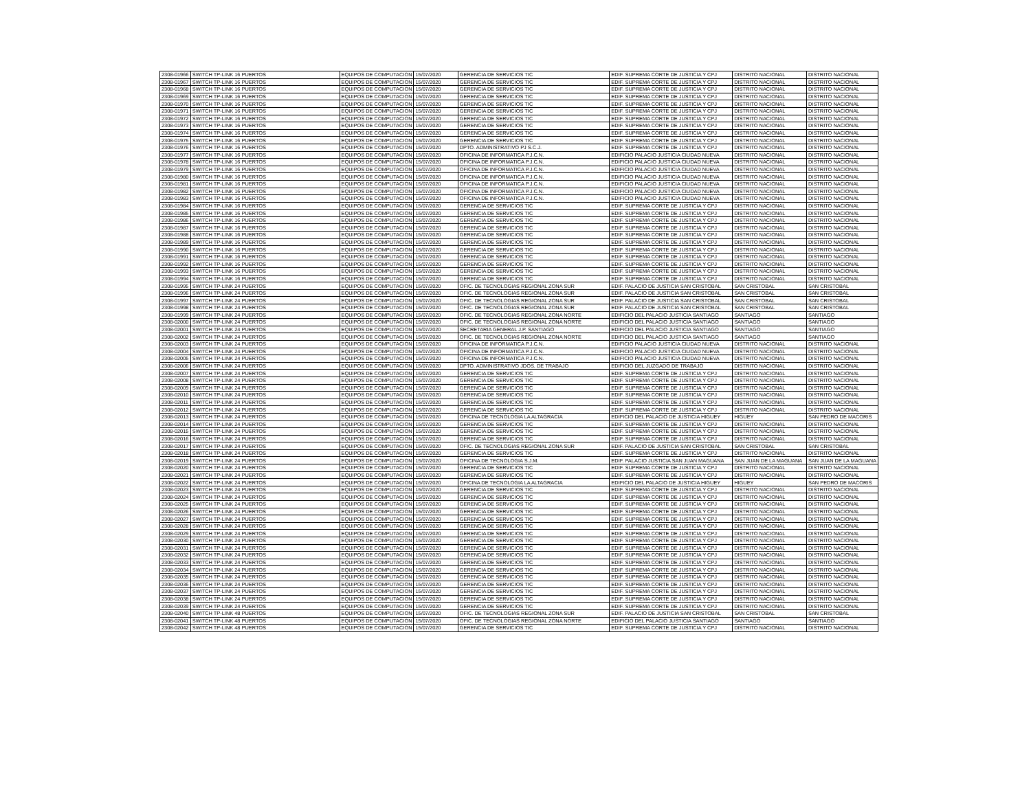| 2308-01966 | SWITCH TP-LINK 16 PUERTOS | EQUIPOS DE COMPUTACION | 15/07/2020 | GERENCIA DE SERVICIOS TIC | EDIF. SUPREMA CORTE DE JUSTICIA Y CPJ | DISTRITO NACIONAL | DISTRITO NACIONAL |
| 2308-01967 | SWITCH TP-LINK 16 PUERTOS | EQUIPOS DE COMPUTACION | 15/07/2020 | GERENCIA DE SERVICIOS TIC | EDIF. SUPREMA CORTE DE JUSTICIA Y CPJ | DISTRITO NACIONAL | DISTRITO NACIONAL |
| 2308-01968 | SWITCH TP-LINK 16 PUERTOS | EQUIPOS DE COMPUTACION | 15/07/2020 | GERENCIA DE SERVICIOS TIC | EDIF. SUPREMA CORTE DE JUSTICIA Y CPJ | DISTRITO NACIONAL | DISTRITO NACIONAL |
| 2308-01969 | SWITCH TP-LINK 16 PUERTOS | EQUIPOS DE COMPUTACION | 15/07/2020 | GERENCIA DE SERVICIOS TIC | EDIF. SUPREMA CORTE DE JUSTICIA Y CPJ | DISTRITO NACIONAL | DISTRITO NACIONAL |
| 2308-01970 | SWITCH TP-LINK 16 PUERTOS | EQUIPOS DE COMPUTACION | 15/07/2020 | GERENCIA DE SERVICIOS TIC | EDIF. SUPREMA CORTE DE JUSTICIA Y CPJ | DISTRITO NACIONAL | DISTRITO NACIONAL |
| 2308-01971 | SWITCH TP-LINK 16 PUERTOS | EQUIPOS DE COMPUTACION | 15/07/2020 | GERENCIA DE SERVICIOS TIC | EDIF. SUPREMA CORTE DE JUSTICIA Y CPJ | DISTRITO NACIONAL | DISTRITO NACIONAL |
| 2308-01972 | SWITCH TP-LINK 16 PUERTOS | EQUIPOS DE COMPUTACION | 15/07/2020 | GERENCIA DE SERVICIOS TIC | EDIF. SUPREMA CORTE DE JUSTICIA Y CPJ | DISTRITO NACIONAL | DISTRITO NACIONAL |
| 2308-01973 | SWITCH TP-LINK 16 PUERTOS | EQUIPOS DE COMPUTACION | 15/07/2020 | GERENCIA DE SERVICIOS TIC | EDIF. SUPREMA CORTE DE JUSTICIA Y CPJ | DISTRITO NACIONAL | DISTRITO NACIONAL |
| 2308-01974 | SWITCH TP-LINK 16 PUERTOS | EQUIPOS DE COMPUTACION | 15/07/2020 | GERENCIA DE SERVICIOS TIC | EDIF. SUPREMA CORTE DE JUSTICIA Y CPJ | DISTRITO NACIONAL | DISTRITO NACIONAL |
| 2308-01975 | SWITCH TP-LINK 16 PUERTOS | EQUIPOS DE COMPUTACION | 15/07/2020 | GERENCIA DE SERVICIOS TIC | EDIF. SUPREMA CORTE DE JUSTICIA Y CPJ | DISTRITO NACIONAL | DISTRITO NACIONAL |
| 2308-01976 | SWITCH TP-LINK 16 PUERTOS | EQUIPOS DE COMPUTACION | 15/07/2020 | DPTO. ADMINISTRATIVO PJ S.C.J. | EDIF. SUPREMA CORTE DE JUSTICIA Y CPJ | DISTRITO NACIONAL | DISTRITO NACIONAL |
| 2308-01977 | SWITCH TP-LINK 16 PUERTOS | EQUIPOS DE COMPUTACION | 15/07/2020 | OFICINA DE INFORMATICA P.J.C.N. | EDIFICIO PALACIO JUSTICIA CIUDAD NUEVA | DISTRITO NACIONAL | DISTRITO NACIONAL |
| 2308-01978 | SWITCH TP-LINK 16 PUERTOS | EQUIPOS DE COMPUTACION | 15/07/2020 | OFICINA DE INFORMATICA P.J.C.N. | EDIFICIO PALACIO JUSTICIA CIUDAD NUEVA | DISTRITO NACIONAL | DISTRITO NACIONAL |
| 2308-01979 | SWITCH TP-LINK 16 PUERTOS | EQUIPOS DE COMPUTACION | 15/07/2020 | OFICINA DE INFORMATICA P.J.C.N. | EDIFICIO PALACIO JUSTICIA CIUDAD NUEVA | DISTRITO NACIONAL | DISTRITO NACIONAL |
| 2308-01980 | SWITCH TP-LINK 16 PUERTOS | EQUIPOS DE COMPUTACION | 15/07/2020 | OFICINA DE INFORMATICA P.J.C.N. | EDIFICIO PALACIO JUSTICIA CIUDAD NUEVA | DISTRITO NACIONAL | DISTRITO NACIONAL |
| 2308-01981 | SWITCH TP-LINK 16 PUERTOS | EQUIPOS DE COMPUTACION | 15/07/2020 | OFICINA DE INFORMATICA P.J.C.N. | EDIFICIO PALACIO JUSTICIA CIUDAD NUEVA | DISTRITO NACIONAL | DISTRITO NACIONAL |
| 2308-01982 | SWITCH TP-LINK 16 PUERTOS | EQUIPOS DE COMPUTACION | 15/07/2020 | OFICINA DE INFORMATICA P.J.C.N. | EDIFICIO PALACIO JUSTICIA CIUDAD NUEVA | DISTRITO NACIONAL | DISTRITO NACIONAL |
| 2308-01983 | SWITCH TP-LINK 16 PUERTOS | EQUIPOS DE COMPUTACION | 15/07/2020 | OFICINA DE INFORMATICA P.J.C.N. | EDIFICIO PALACIO JUSTICIA CIUDAD NUEVA | DISTRITO NACIONAL | DISTRITO NACIONAL |
| 2308-01984 | SWITCH TP-LINK 16 PUERTOS | EQUIPOS DE COMPUTACION | 15/07/2020 | GERENCIA DE SERVICIOS TIC | EDIF. SUPREMA CORTE DE JUSTICIA Y CPJ | DISTRITO NACIONAL | DISTRITO NACIONAL |
| 2308-01985 | SWITCH TP-LINK 16 PUERTOS | EQUIPOS DE COMPUTACION | 15/07/2020 | GERENCIA DE SERVICIOS TIC | EDIF. SUPREMA CORTE DE JUSTICIA Y CPJ | DISTRITO NACIONAL | DISTRITO NACIONAL |
| 2308-01986 | SWITCH TP-LINK 16 PUERTOS | EQUIPOS DE COMPUTACION | 15/07/2020 | GERENCIA DE SERVICIOS TIC | EDIF. SUPREMA CORTE DE JUSTICIA Y CPJ | DISTRITO NACIONAL | DISTRITO NACIONAL |
| 2308-01987 | SWITCH TP-LINK 16 PUERTOS | EQUIPOS DE COMPUTACION | 15/07/2020 | GERENCIA DE SERVICIOS TIC | EDIF. SUPREMA CORTE DE JUSTICIA Y CPJ | DISTRITO NACIONAL | DISTRITO NACIONAL |
| 2308-01988 | SWITCH TP-LINK 16 PUERTOS | EQUIPOS DE COMPUTACION | 15/07/2020 | GERENCIA DE SERVICIOS TIC | EDIF. SUPREMA CORTE DE JUSTICIA Y CPJ | DISTRITO NACIONAL | DISTRITO NACIONAL |
| 2308-01989 | SWITCH TP-LINK 16 PUERTOS | EQUIPOS DE COMPUTACION | 15/07/2020 | GERENCIA DE SERVICIOS TIC | EDIF. SUPREMA CORTE DE JUSTICIA Y CPJ | DISTRITO NACIONAL | DISTRITO NACIONAL |
| 2308-01990 | SWITCH TP-LINK 16 PUERTOS | EQUIPOS DE COMPUTACION | 15/07/2020 | GERENCIA DE SERVICIOS TIC | EDIF. SUPREMA CORTE DE JUSTICIA Y CPJ | DISTRITO NACIONAL | DISTRITO NACIONAL |
| 2308-01991 | SWITCH TP-LINK 16 PUERTOS | EQUIPOS DE COMPUTACION | 15/07/2020 | GERENCIA DE SERVICIOS TIC | EDIF. SUPREMA CORTE DE JUSTICIA Y CPJ | DISTRITO NACIONAL | DISTRITO NACIONAL |
| 2308-01992 | SWITCH TP-LINK 16 PUERTOS | EQUIPOS DE COMPUTACION | 15/07/2020 | GERENCIA DE SERVICIOS TIC | EDIF. SUPREMA CORTE DE JUSTICIA Y CPJ | DISTRITO NACIONAL | DISTRITO NACIONAL |
| 2308-01993 | SWITCH TP-LINK 16 PUERTOS | EQUIPOS DE COMPUTACION | 15/07/2020 | GERENCIA DE SERVICIOS TIC | EDIF. SUPREMA CORTE DE JUSTICIA Y CPJ | DISTRITO NACIONAL | DISTRITO NACIONAL |
| 2308-01994 | SWITCH TP-LINK 16 PUERTOS | EQUIPOS DE COMPUTACION | 15/07/2020 | GERENCIA DE SERVICIOS TIC | EDIF. SUPREMA CORTE DE JUSTICIA Y CPJ | DISTRITO NACIONAL | DISTRITO NACIONAL |
| 2308-01995 | SWITCH TP-LINK 24 PUERTOS | EQUIPOS DE COMPUTACION | 15/07/2020 | OFIC. DE TECNOLOGIAS REGIONAL ZONA SUR | EDIF. PALACIO DE JUSTICIA SAN CRISTOBAL | SAN CRISTOBAL | SAN CRISTOBAL |
| 2308-01996 | SWITCH TP-LINK 24 PUERTOS | EQUIPOS DE COMPUTACION | 15/07/2020 | OFIC. DE TECNOLOGIAS REGIONAL ZONA SUR | EDIF. PALACIO DE JUSTICIA SAN CRISTOBAL | SAN CRISTOBAL | SAN CRISTOBAL |
| 2308-01997 | SWITCH TP-LINK 24 PUERTOS | EQUIPOS DE COMPUTACION | 15/07/2020 | OFIC. DE TECNOLOGIAS REGIONAL ZONA SUR | EDIF. PALACIO DE JUSTICIA SAN CRISTOBAL | SAN CRISTOBAL | SAN CRISTOBAL |
| 2308-01998 | SWITCH TP-LINK 24 PUERTOS | EQUIPOS DE COMPUTACION | 15/07/2020 | OFIC. DE TECNOLOGIAS REGIONAL ZONA SUR | EDIF. PALACIO DE JUSTICIA SAN CRISTOBAL | SAN CRISTOBAL | SAN CRISTOBAL |
| 2308-01999 | SWITCH TP-LINK 24 PUERTOS | EQUIPOS DE COMPUTACION | 15/07/2020 | OFIC. DE TECNOLOGIAS REGIONAL ZONA NORTE | EDIFICIO DEL PALACIO JUSTICIA SANTIAGO | SANTIAGO | SANTIAGO |
| 2308-02000 | SWITCH TP-LINK 24 PUERTOS | EQUIPOS DE COMPUTACION | 15/07/2020 | OFIC. DE TECNOLOGIAS REGIONAL ZONA NORTE | EDIFICIO DEL PALACIO JUSTICIA SANTIAGO | SANTIAGO | SANTIAGO |
| 2308-02001 | SWITCH TP-LINK 24 PUERTOS | EQUIPOS DE COMPUTACION | 15/07/2020 | SECRETARIA GENERAL J.P. SANTIAGO | EDIFICIO DEL PALACIO JUSTICIA SANTIAGO | SANTIAGO | SANTIAGO |
| 2308-02002 | SWITCH TP-LINK 24 PUERTOS | EQUIPOS DE COMPUTACION | 15/07/2020 | OFIC. DE TECNOLOGIAS REGIONAL ZONA NORTE | EDIFICIO DEL PALACIO JUSTICIA SANTIAGO | SANTIAGO | SANTIAGO |
| 2308-02003 | SWITCH TP-LINK 24 PUERTOS | EQUIPOS DE COMPUTACION | 15/07/2020 | OFICINA DE INFORMATICA P.J.C.N. | EDIFICIO PALACIO JUSTICIA CIUDAD NUEVA | DISTRITO NACIONAL | DISTRITO NACIONAL |
| 2308-02004 | SWITCH TP-LINK 24 PUERTOS | EQUIPOS DE COMPUTACION | 15/07/2020 | OFICINA DE INFORMATICA P.J.C.N. | EDIFICIO PALACIO JUSTICIA CIUDAD NUEVA | DISTRITO NACIONAL | DISTRITO NACIONAL |
| 2308-02005 | SWITCH TP-LINK 24 PUERTOS | EQUIPOS DE COMPUTACION | 15/07/2020 | OFICINA DE INFORMATICA P.J.C.N. | EDIFICIO PALACIO JUSTICIA CIUDAD NUEVA | DISTRITO NACIONAL | DISTRITO NACIONAL |
| 2308-02006 | SWITCH TP-LINK 24 PUERTOS | EQUIPOS DE COMPUTACION | 15/07/2020 | DPTO. ADMINISTRATIVO JDOS. DE TRABAJO | EDIFICIO DEL JUZGADO DE TRABAJO | DISTRITO NACIONAL | DISTRITO NACIONAL |
| 2308-02007 | SWITCH TP-LINK 24 PUERTOS | EQUIPOS DE COMPUTACION | 15/07/2020 | GERENCIA DE SERVICIOS TIC | EDIF. SUPREMA CORTE DE JUSTICIA Y CPJ | DISTRITO NACIONAL | DISTRITO NACIONAL |
| 2308-02008 | SWITCH TP-LINK 24 PUERTOS | EQUIPOS DE COMPUTACION | 15/07/2020 | GERENCIA DE SERVICIOS TIC | EDIF. SUPREMA CORTE DE JUSTICIA Y CPJ | DISTRITO NACIONAL | DISTRITO NACIONAL |
| 2308-02009 | SWITCH TP-LINK 24 PUERTOS | EQUIPOS DE COMPUTACION | 15/07/2020 | GERENCIA DE SERVICIOS TIC | EDIF. SUPREMA CORTE DE JUSTICIA Y CPJ | DISTRITO NACIONAL | DISTRITO NACIONAL |
| 2308-02010 | SWITCH TP-LINK 24 PUERTOS | EQUIPOS DE COMPUTACION | 15/07/2020 | GERENCIA DE SERVICIOS TIC | EDIF. SUPREMA CORTE DE JUSTICIA Y CPJ | DISTRITO NACIONAL | DISTRITO NACIONAL |
| 2308-02011 | SWITCH TP-LINK 24 PUERTOS | EQUIPOS DE COMPUTACION | 15/07/2020 | GERENCIA DE SERVICIOS TIC | EDIF. SUPREMA CORTE DE JUSTICIA Y CPJ | DISTRITO NACIONAL | DISTRITO NACIONAL |
| 2308-02012 | SWITCH TP-LINK 24 PUERTOS | EQUIPOS DE COMPUTACION | 15/07/2020 | GERENCIA DE SERVICIOS TIC | EDIF. SUPREMA CORTE DE JUSTICIA Y CPJ | DISTRITO NACIONAL | DISTRITO NACIONAL |
| 2308-02013 | SWITCH TP-LINK 24 PUERTOS | EQUIPOS DE COMPUTACION | 15/07/2020 | OFICINA DE TECNOLOGIA LA ALTAGRACIA | EDIFICIO DEL PALACIO DE JUSTICIA HIGUEY | HIGUEY | SAN PEDRO DE MACORIS |
| 2308-02014 | SWITCH TP-LINK 24 PUERTOS | EQUIPOS DE COMPUTACION | 15/07/2020 | GERENCIA DE SERVICIOS TIC | EDIF. SUPREMA CORTE DE JUSTICIA Y CPJ | DISTRITO NACIONAL | DISTRITO NACIONAL |
| 2308-02015 | SWITCH TP-LINK 24 PUERTOS | EQUIPOS DE COMPUTACION | 15/07/2020 | GERENCIA DE SERVICIOS TIC | EDIF. SUPREMA CORTE DE JUSTICIA Y CPJ | DISTRITO NACIONAL | DISTRITO NACIONAL |
| 2308-02016 | SWITCH TP-LINK 24 PUERTOS | EQUIPOS DE COMPUTACION | 15/07/2020 | GERENCIA DE SERVICIOS TIC | EDIF. SUPREMA CORTE DE JUSTICIA Y CPJ | DISTRITO NACIONAL | DISTRITO NACIONAL |
| 2308-02017 | SWITCH TP-LINK 24 PUERTOS | EQUIPOS DE COMPUTACION | 15/07/2020 | OFIC. DE TECNOLOGIAS REGIONAL ZONA SUR | EDIF. PALACIO DE JUSTICIA SAN CRISTOBAL | SAN CRISTOBAL | SAN CRISTOBAL |
| 2308-02018 | SWITCH TP-LINK 24 PUERTOS | EQUIPOS DE COMPUTACION | 15/07/2020 | GERENCIA DE SERVICIOS TIC | EDIF. SUPREMA CORTE DE JUSTICIA Y CPJ | DISTRITO NACIONAL | DISTRITO NACIONAL |
| 2308-02019 | SWITCH TP-LINK 24 PUERTOS | EQUIPOS DE COMPUTACION | 15/07/2020 | OFICINA DE TECNOLOGIA S.J.M. | EDIF. PALACIO JUSTICIA SAN JUAN MAGUANA | SAN JUAN DE LA MAGUANA | SAN JUAN DE LA MAGUANA |
| 2308-02020 | SWITCH TP-LINK 24 PUERTOS | EQUIPOS DE COMPUTACION | 15/07/2020 | GERENCIA DE SERVICIOS TIC | EDIF. SUPREMA CORTE DE JUSTICIA Y CPJ | DISTRITO NACIONAL | DISTRITO NACIONAL |
| 2308-02021 | SWITCH TP-LINK 24 PUERTOS | EQUIPOS DE COMPUTACION | 15/07/2020 | GERENCIA DE SERVICIOS TIC | EDIF. SUPREMA CORTE DE JUSTICIA Y CPJ | DISTRITO NACIONAL | DISTRITO NACIONAL |
| 2308-02022 | SWITCH TP-LINK 24 PUERTOS | EQUIPOS DE COMPUTACION | 15/07/2020 | OFICINA DE TECNOLOGIA LA ALTAGRACIA | EDIFICIO DEL PALACIO DE JUSTICIA HIGUEY | HIGUEY | SAN PEDRO DE MACORIS |
| 2308-02023 | SWITCH TP-LINK 24 PUERTOS | EQUIPOS DE COMPUTACION | 15/07/2020 | GERENCIA DE SERVICIOS TIC | EDIF. SUPREMA CORTE DE JUSTICIA Y CPJ | DISTRITO NACIONAL | DISTRITO NACIONAL |
| 2308-02024 | SWITCH TP-LINK 24 PUERTOS | EQUIPOS DE COMPUTACION | 15/07/2020 | GERENCIA DE SERVICIOS TIC | EDIF. SUPREMA CORTE DE JUSTICIA Y CPJ | DISTRITO NACIONAL | DISTRITO NACIONAL |
| 2308-02025 | SWITCH TP-LINK 24 PUERTOS | EQUIPOS DE COMPUTACION | 15/07/2020 | GERENCIA DE SERVICIOS TIC | EDIF. SUPREMA CORTE DE JUSTICIA Y CPJ | DISTRITO NACIONAL | DISTRITO NACIONAL |
| 2308-02026 | SWITCH TP-LINK 24 PUERTOS | EQUIPOS DE COMPUTACION | 15/07/2020 | GERENCIA DE SERVICIOS TIC | EDIF. SUPREMA CORTE DE JUSTICIA Y CPJ | DISTRITO NACIONAL | DISTRITO NACIONAL |
| 2308-02027 | SWITCH TP-LINK 24 PUERTOS | EQUIPOS DE COMPUTACION | 15/07/2020 | GERENCIA DE SERVICIOS TIC | EDIF. SUPREMA CORTE DE JUSTICIA Y CPJ | DISTRITO NACIONAL | DISTRITO NACIONAL |
| 2308-02028 | SWITCH TP-LINK 24 PUERTOS | EQUIPOS DE COMPUTACION | 15/07/2020 | GERENCIA DE SERVICIOS TIC | EDIF. SUPREMA CORTE DE JUSTICIA Y CPJ | DISTRITO NACIONAL | DISTRITO NACIONAL |
| 2308-02029 | SWITCH TP-LINK 24 PUERTOS | EQUIPOS DE COMPUTACION | 15/07/2020 | GERENCIA DE SERVICIOS TIC | EDIF. SUPREMA CORTE DE JUSTICIA Y CPJ | DISTRITO NACIONAL | DISTRITO NACIONAL |
| 2308-02030 | SWITCH TP-LINK 24 PUERTOS | EQUIPOS DE COMPUTACION | 15/07/2020 | GERENCIA DE SERVICIOS TIC | EDIF. SUPREMA CORTE DE JUSTICIA Y CPJ | DISTRITO NACIONAL | DISTRITO NACIONAL |
| 2308-02031 | SWITCH TP-LINK 24 PUERTOS | EQUIPOS DE COMPUTACION | 15/07/2020 | GERENCIA DE SERVICIOS TIC | EDIF. SUPREMA CORTE DE JUSTICIA Y CPJ | DISTRITO NACIONAL | DISTRITO NACIONAL |
| 2308-02032 | SWITCH TP-LINK 24 PUERTOS | EQUIPOS DE COMPUTACION | 15/07/2020 | GERENCIA DE SERVICIOS TIC | EDIF. SUPREMA CORTE DE JUSTICIA Y CPJ | DISTRITO NACIONAL | DISTRITO NACIONAL |
| 2308-02033 | SWITCH TP-LINK 24 PUERTOS | EQUIPOS DE COMPUTACION | 15/07/2020 | GERENCIA DE SERVICIOS TIC | EDIF. SUPREMA CORTE DE JUSTICIA Y CPJ | DISTRITO NACIONAL | DISTRITO NACIONAL |
| 2308-02034 | SWITCH TP-LINK 24 PUERTOS | EQUIPOS DE COMPUTACION | 15/07/2020 | GERENCIA DE SERVICIOS TIC | EDIF. SUPREMA CORTE DE JUSTICIA Y CPJ | DISTRITO NACIONAL | DISTRITO NACIONAL |
| 2308-02035 | SWITCH TP-LINK 24 PUERTOS | EQUIPOS DE COMPUTACION | 15/07/2020 | GERENCIA DE SERVICIOS TIC | EDIF. SUPREMA CORTE DE JUSTICIA Y CPJ | DISTRITO NACIONAL | DISTRITO NACIONAL |
| 2308-02036 | SWITCH TP-LINK 24 PUERTOS | EQUIPOS DE COMPUTACION | 15/07/2020 | GERENCIA DE SERVICIOS TIC | EDIF. SUPREMA CORTE DE JUSTICIA Y CPJ | DISTRITO NACIONAL | DISTRITO NACIONAL |
| 2308-02037 | SWITCH TP-LINK 24 PUERTOS | EQUIPOS DE COMPUTACION | 15/07/2020 | GERENCIA DE SERVICIOS TIC | EDIF. SUPREMA CORTE DE JUSTICIA Y CPJ | DISTRITO NACIONAL | DISTRITO NACIONAL |
| 2308-02038 | SWITCH TP-LINK 24 PUERTOS | EQUIPOS DE COMPUTACION | 15/07/2020 | GERENCIA DE SERVICIOS TIC | EDIF. SUPREMA CORTE DE JUSTICIA Y CPJ | DISTRITO NACIONAL | DISTRITO NACIONAL |
| 2308-02039 | SWITCH TP-LINK 24 PUERTOS | EQUIPOS DE COMPUTACION | 15/07/2020 | GERENCIA DE SERVICIOS TIC | EDIF. SUPREMA CORTE DE JUSTICIA Y CPJ | DISTRITO NACIONAL | DISTRITO NACIONAL |
| 2308-02040 | SWITCH TP-LINK 48 PUERTOS | EQUIPOS DE COMPUTACION | 15/07/2020 | OFIC. DE TECNOLOGIAS REGIONAL ZONA SUR | EDIF. PALACIO DE JUSTICIA SAN CRISTOBAL | SAN CRISTOBAL | SAN CRISTOBAL |
| 2308-02041 | SWITCH TP-LINK 48 PUERTOS | EQUIPOS DE COMPUTACION | 15/07/2020 | OFIC. DE TECNOLOGIAS REGIONAL ZONA NORTE | EDIFICIO DEL PALACIO JUSTICIA SANTIAGO | SANTIAGO | SANTIAGO |
| 2308-02042 | SWITCH TP-LINK 48 PUERTOS | EQUIPOS DE COMPUTACION | 15/07/2020 | GERENCIA DE SERVICIOS TIC | EDIF. SUPREMA CORTE DE JUSTICIA Y CPJ | DISTRITO NACIONAL | DISTRITO NACIONAL |